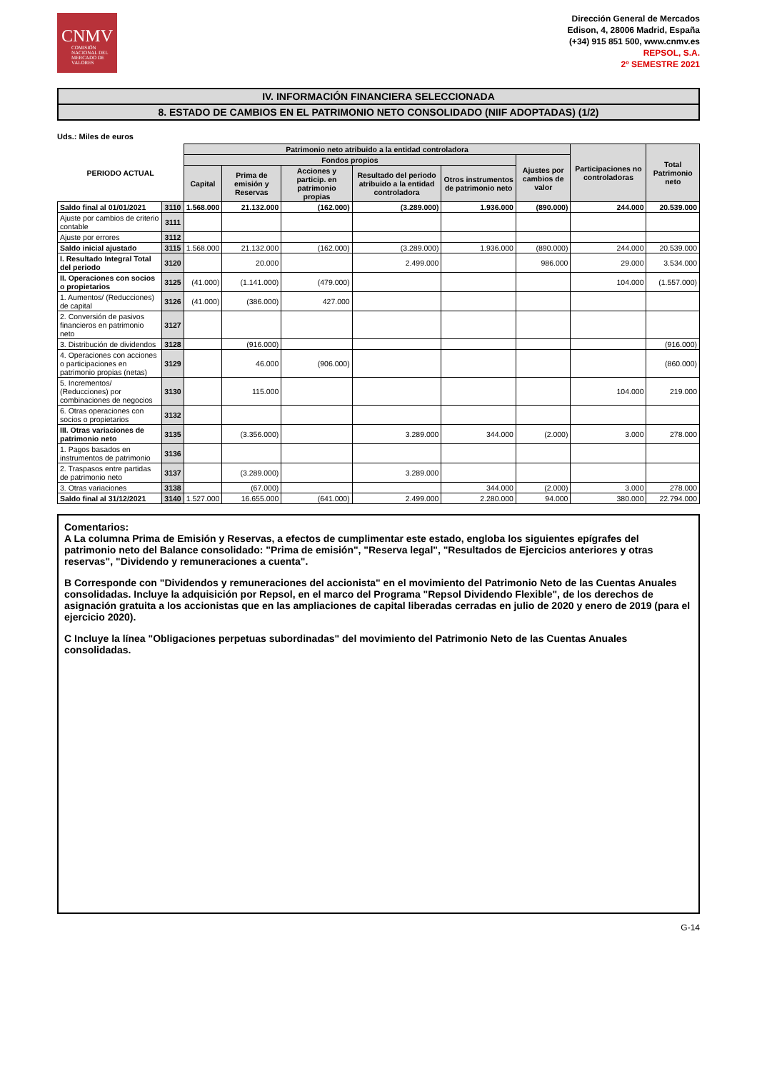CNMV
COMISIÓN NACIONAL DEL MERCADO DE VALORES
Dirección General de Mercados
Edison, 4, 28006 Madrid, España
(+34) 915 851 500, www.cnmv.es
REPSOL, S.A.
2º SEMESTRE 2021
IV. INFORMACIÓN FINANCIERA SELECCIONADA
8. ESTADO DE CAMBIOS EN EL PATRIMONIO NETO CONSOLIDADO (NIIF ADOPTADAS) (1/2)
Uds.: Miles de euros
| PERIODO ACTUAL | | Patrimonio neto atribuido a la entidad controladora | | | | | | Participaciones no controladoras | Total Patrimonio neto |
| --- | --- | --- | --- | --- | --- | --- | --- | --- | --- |
| | | Fondos propios | | | | | Ajustes por cambios de valor | | |
| | | Capital | Prima de emisión y Reservas | Acciones y particip. en patrimonio propias | Resultado del periodo atribuido a la entidad controladora | Otros instrumentos de patrimonio neto | | | |
| Saldo final al 01/01/2021 | 3110 | 1.568.000 | 21.132.000 | (162.000) | (3.289.000) | 1.936.000 | (890.000) | 244.000 | 20.539.000 |
| Ajuste por cambios de criterio contable | 3111 | | | | | | | | |
| Ajuste por errores | 3112 | | | | | | | | |
| Saldo inicial ajustado | 3115 | 1.568.000 | 21.132.000 | (162.000) | (3.289.000) | 1.936.000 | (890.000) | 244.000 | 20.539.000 |
| I. Resultado Integral Total del periodo | 3120 | | 20.000 | | 2.499.000 | | 986.000 | 29.000 | 3.534.000 |
| II. Operaciones con socios o propietarios | 3125 | (41.000) | (1.141.000) | (479.000) | | | | 104.000 | (1.557.000) |
| 1. Aumentos/ (Reducciones) de capital | 3126 | (41.000) | (386.000) | 427.000 | | | | | |
| 2. Conversión de pasivos financieros en patrimonio neto | 3127 | | | | | | | | |
| 3. Distribución de dividendos | 3128 | | (916.000) | | | | | | (916.000) |
| 4. Operaciones con acciones o participaciones en patrimonio propias (netas) | 3129 | | 46.000 | (906.000) | | | | | (860.000) |
| 5. Incrementos/ (Reducciones) por combinaciones de negocios | 3130 | | 115.000 | | | | | 104.000 | 219.000 |
| 6. Otras operaciones con socios o propietarios | 3132 | | | | | | | | |
| III. Otras variaciones de patrimonio neto | 3135 | | (3.356.000) | | 3.289.000 | 344.000 | (2.000) | 3.000 | 278.000 |
| 1. Pagos basados en instrumentos de patrimonio | 3136 | | | | | | | | |
| 2. Traspasos entre partidas de patrimonio neto | 3137 | | (3.289.000) | | 3.289.000 | | | | |
| 3. Otras variaciones | 3138 | | (67.000) | | | 344.000 | (2.000) | 3.000 | 278.000 |
| Saldo final al 31/12/2021 | 3140 | 1.527.000 | 16.655.000 | (641.000) | 2.499.000 | 2.280.000 | 94.000 | 380.000 | 22.794.000 |
Comentarios:
A La columna Prima de Emisión y Reservas, a efectos de cumplimentar este estado, engloba los siguientes epígrafes del patrimonio neto del Balance consolidado: "Prima de emisión", "Reserva legal", "Resultados de Ejercicios anteriores y otras reservas", "Dividendo y remuneraciones a cuenta".
B Corresponde con "Dividendos y remuneraciones del accionista" en el movimiento del Patrimonio Neto de las Cuentas Anuales consolidadas. Incluye la adquisición por Repsol, en el marco del Programa "Repsol Dividendo Flexible", de los derechos de asignación gratuita a los accionistas que en las ampliaciones de capital liberadas cerradas en julio de 2020 y enero de 2019 (para el ejercicio 2020).
C Incluye la línea "Obligaciones perpetuas subordinadas" del movimiento del Patrimonio Neto de las Cuentas Anuales consolidadas.
G-14